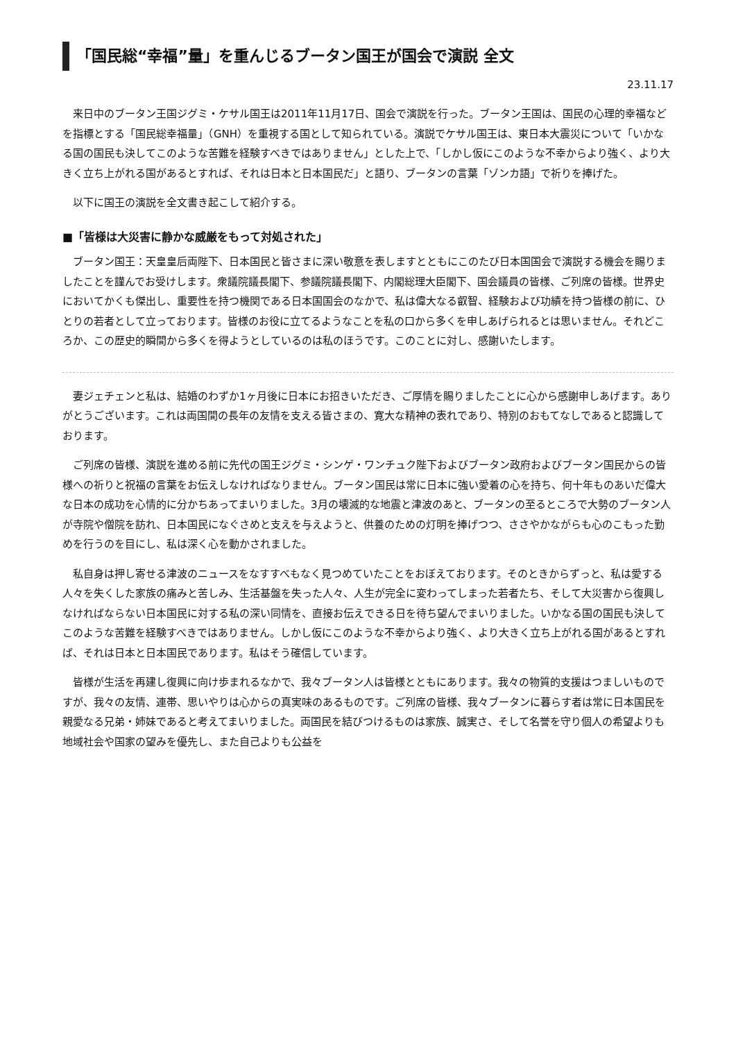「国民総“幸福”量」を重んじるブータン国王が国会で演説 全文
23.11.17
来日中のブータン王国ジグミ・ケサル国王は2011年11月17日、国会で演説を行った。ブータン王国は、国民の心理的幸福などを指標とする「国民総幸福量」（GNH）を重視する国として知られている。演説でケサル国王は、東日本大震災について「いかなる国の国民も決してこのような苦難を経験すべきではありません」とした上で、「しかし仮にこのような不幸からより強く、より大きく立ち上がれる国があるとすれば、それは日本と日本国民だ」と語り、ブータンの言葉「ゾンカ語」で祈りを捧げた。
以下に国王の演説を全文書き起こして紹介する。
■「皆様は大災害に静かな威厳をもって対処された」
ブータン国王：天皇皇后両陛下、日本国民と皆さまに深い敬意を表しますとともにこのたび日本国国会で演説する機会を賜りましたことを謹んでお受けします。衆議院議長閣下、参議院議長閣下、内閣総理大臣閣下、国会議員の皆様、ご列席の皆様。世界史においてかくも傑出し、重要性を持つ機関である日本国国会のなかで、私は偉大なる叡智、経験および功績を持つ皆様の前に、ひとりの若者として立っております。皆様のお役に立てるようなことを私の口から多くを申しあげられるとは思いません。それどころか、この歴史的瞬間から多くを得ようとしているのは私のほうです。このことに対し、感謝いたします。
妻ジェチェンと私は、結婚のわずか1ヶ月後に日本にお招きいただき、ご厚情を賜りましたことに心から感謝申しあげます。ありがとうございます。これは両国間の長年の友情を支える皆さまの、寛大な精神の表れであり、特別のおもてなしであると認識しております。
ご列席の皆様、演説を進める前に先代の国王ジグミ・シンゲ・ワンチュク陛下およびブータン政府およびブータン国民からの皆様への祈りと祝福の言葉をお伝えしなければなりません。ブータン国民は常に日本に強い愛着の心を持ち、何十年ものあいだ偉大な日本の成功を心情的に分かちあってまいりました。3月の壊滅的な地震と津波のあと、ブータンの至るところで大勢のブータン人が寺院や僧院を訪れ、日本国民になぐさめと支えを与えようと、供養のための灯明を捧げつつ、ささやかながらも心のこもった勤めを行うのを目にし、私は深く心を動かされました。
私自身は押し寄せる津波のニュースをなすすべもなく見つめていたことをおぼえております。そのときからずっと、私は愛する人々を失くした家族の痛みと苦しみ、生活基盤を失った人々、人生が完全に変わってしまった若者たち、そして大災害から復興しなければならない日本国民に対する私の深い同情を、直接お伝えできる日を待ち望んでまいりました。いかなる国の国民も決してこのような苦難を経験すべきではありません。しかし仮にこのような不幸からより強く、より大きく立ち上がれる国があるとすれば、それは日本と日本国民であります。私はそう確信しています。
皆様が生活を再建し復興に向け歩まれるなかで、我々ブータン人は皆様とともにあります。我々の物質的支援はつましいものですが、我々の友情、連帯、思いやりは心からの真実味のあるものです。ご列席の皆様、我々ブータンに暮らす者は常に日本国民を親愛なる兄弟・姉妹であると考えてまいりました。両国民を結びつけるものは家族、誠実さ、そして名誉を守り個人の希望よりも地域社会や国家の望みを優先し、また自己よりも公益を